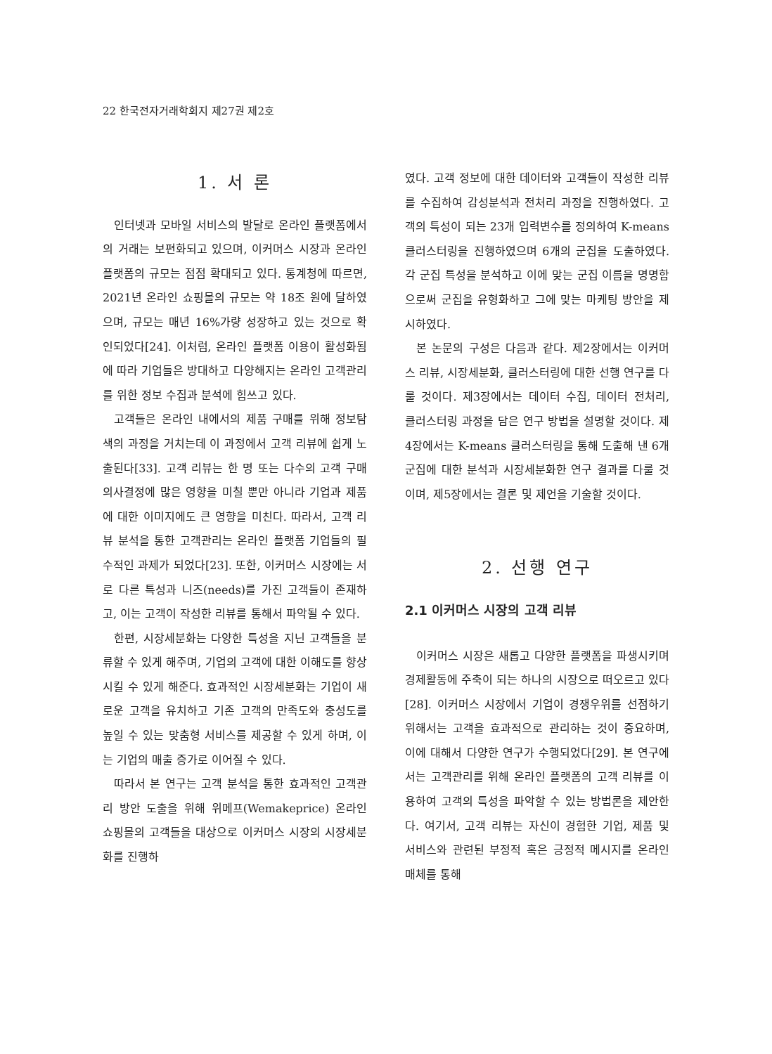22 한국전자거래학회지 제27권 제2호
1. 서 론
인터넷과 모바일 서비스의 발달로 온라인 플랫폼에서의 거래는 보편화되고 있으며, 이커머스 시장과 온라인 플랫폼의 규모는 점점 확대되고 있다. 통계청에 따르면, 2021년 온라인 쇼핑몰의 규모는 약 18조 원에 달하였으며, 규모는 매년 16%가량 성장하고 있는 것으로 확인되었다[24]. 이처럼, 온라인 플랫폼 이용이 활성화됨에 따라 기업들은 방대하고 다양해지는 온라인 고객관리를 위한 정보 수집과 분석에 힘쓰고 있다.
고객들은 온라인 내에서의 제품 구매를 위해 정보탐색의 과정을 거치는데 이 과정에서 고객 리뷰에 쉽게 노출된다[33]. 고객 리뷰는 한 명 또는 다수의 고객 구매 의사결정에 많은 영향을 미칠 뿐만 아니라 기업과 제품에 대한 이미지에도 큰 영향을 미친다. 따라서, 고객 리뷰 분석을 통한 고객관리는 온라인 플랫폼 기업들의 필수적인 과제가 되었다[23]. 또한, 이커머스 시장에는 서로 다른 특성과 니즈(needs)를 가진 고객들이 존재하고, 이는 고객이 작성한 리뷰를 통해서 파악될 수 있다.
한편, 시장세분화는 다양한 특성을 지닌 고객들을 분류할 수 있게 해주며, 기업의 고객에 대한 이해도를 향상시킬 수 있게 해준다. 효과적인 시장세분화는 기업이 새로운 고객을 유치하고 기존 고객의 만족도와 충성도를 높일 수 있는 맞춤형 서비스를 제공할 수 있게 하며, 이는 기업의 매출 증가로 이어질 수 있다.
따라서 본 연구는 고객 분석을 통한 효과적인 고객관리 방안 도출을 위해 위메프(Wemakeprice) 온라인 쇼핑몰의 고객들을 대상으로 이커머스 시장의 시장세분화를 진행하
였다. 고객 정보에 대한 데이터와 고객들이 작성한 리뷰를 수집하여 감성분석과 전처리 과정을 진행하였다. 고객의 특성이 되는 23개 입력변수를 정의하여 K-means 클러스터링을 진행하였으며 6개의 군집을 도출하였다. 각 군집 특성을 분석하고 이에 맞는 군집 이름을 명명함으로써 군집을 유형화하고 그에 맞는 마케팅 방안을 제시하였다.
본 논문의 구성은 다음과 같다. 제2장에서는 이커머스 리뷰, 시장세분화, 클러스터링에 대한 선행 연구를 다룰 것이다. 제3장에서는 데이터 수집, 데이터 전처리, 클러스터링 과정을 담은 연구 방법을 설명할 것이다. 제4장에서는 K-means 클러스터링을 통해 도출해 낸 6개 군집에 대한 분석과 시장세분화한 연구 결과를 다룰 것이며, 제5장에서는 결론 및 제언을 기술할 것이다.
2. 선행 연구
2.1 이커머스 시장의 고객 리뷰
이커머스 시장은 새롭고 다양한 플랫폼을 파생시키며 경제활동에 주축이 되는 하나의 시장으로 떠오르고 있다[28]. 이커머스 시장에서 기업이 경쟁우위를 선점하기 위해서는 고객을 효과적으로 관리하는 것이 중요하며, 이에 대해서 다양한 연구가 수행되었다[29]. 본 연구에서는 고객관리를 위해 온라인 플랫폼의 고객 리뷰를 이용하여 고객의 특성을 파악할 수 있는 방법론을 제안한다. 여기서, 고객 리뷰는 자신이 경험한 기업, 제품 및 서비스와 관련된 부정적 혹은 긍정적 메시지를 온라인 매체를 통해